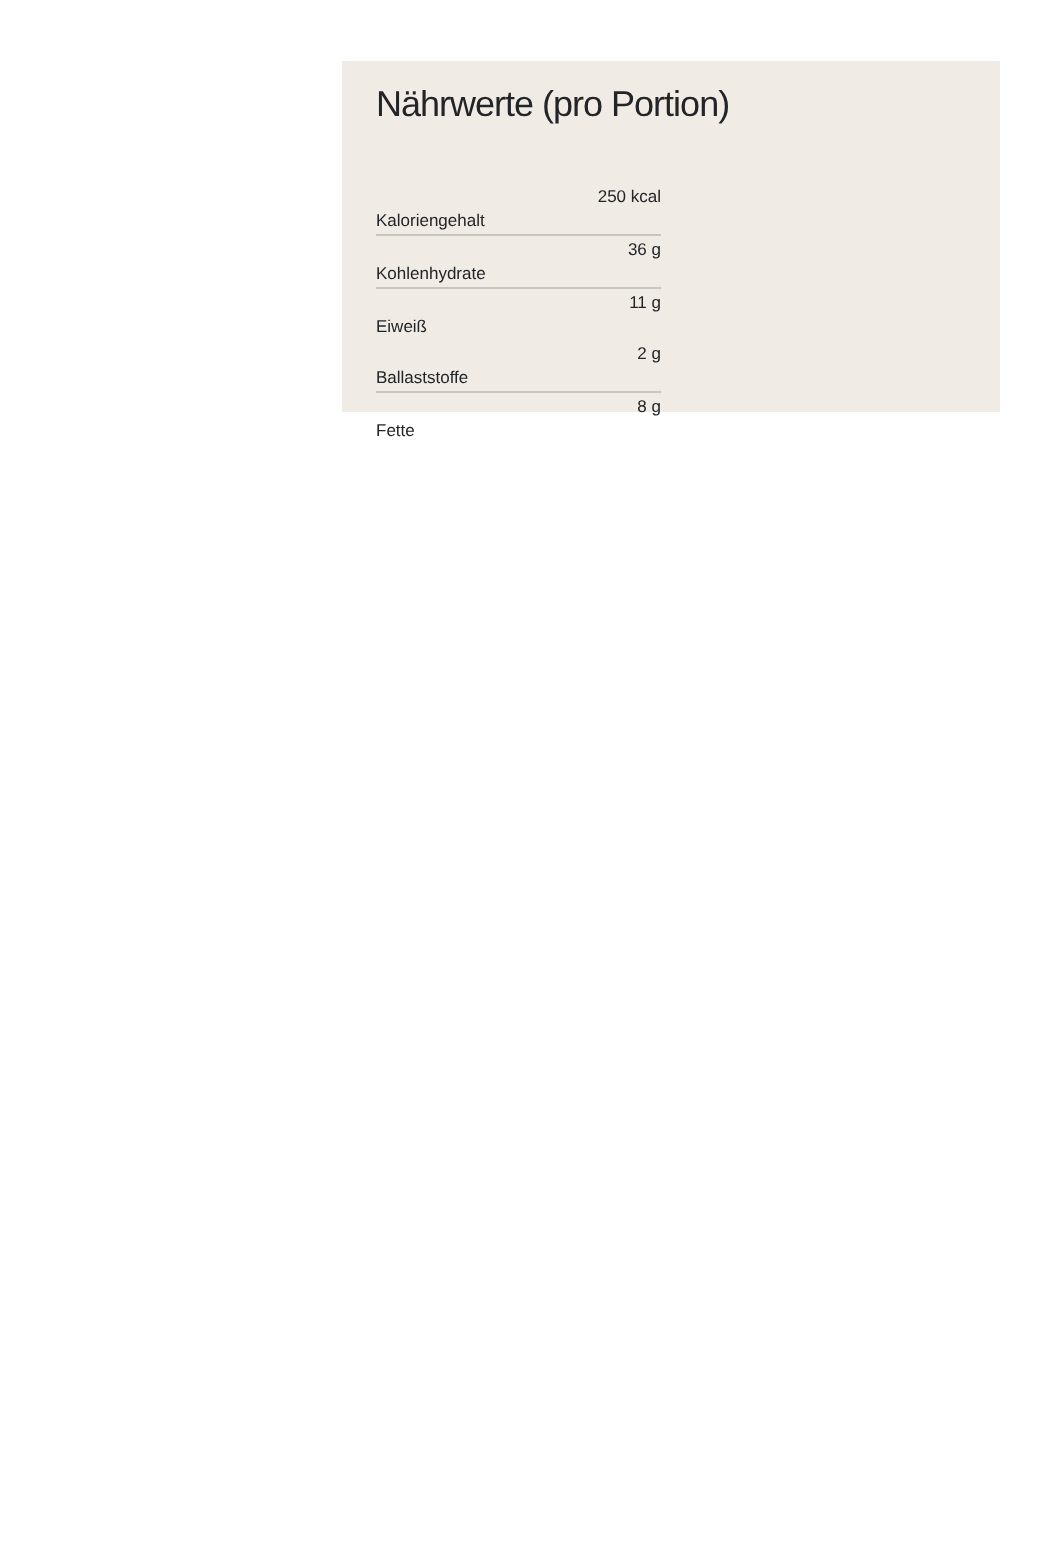Nährwerte (pro Portion)
| Kaloriengehalt | 250 kcal |
| Kohlenhydrate | 36 g |
| Eiweiß | 11 g |
| Ballaststoffe | 2 g |
| Fette | 8 g |